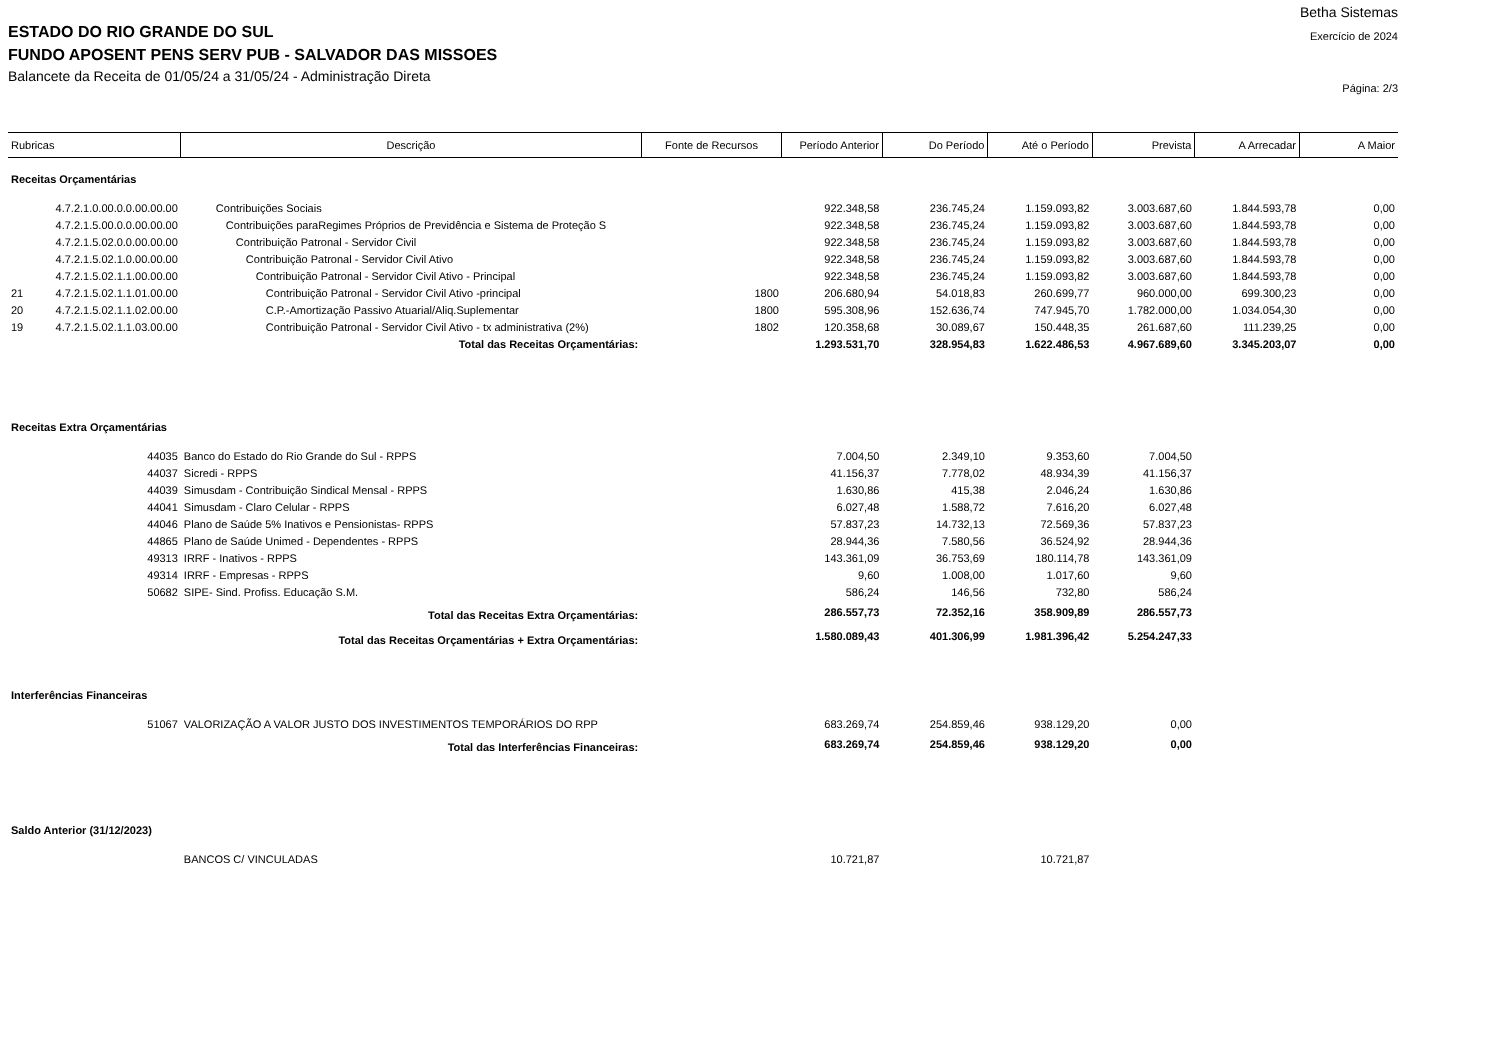ESTADO DO RIO GRANDE DO SUL
FUNDO APOSENT PENS SERV PUB - SALVADOR DAS MISSOES
Balancete da Receita de 01/05/24 a 31/05/24 - Administração Direta
Betha Sistemas
Exercício de 2024
Página: 2/3
| Rubricas | | Descrição | Fonte de Recursos | Período Anterior | Do Período | Até o Período | Prevista | A Arrecadar | A Maior |
| --- | --- | --- | --- | --- | --- | --- | --- | --- | --- |
| Receitas Orçamentárias | | | | | | | | | |
| | 4.7.2.1.0.00.0.0.00.00.00 | Contribuições Sociais | | 922.348,58 | 236.745,24 | 1.159.093,82 | 3.003.687,60 | 1.844.593,78 | 0,00 |
| | 4.7.2.1.5.00.0.0.00.00.00 | Contribuições paraRegimes Próprios de Previdência e Sistema de Proteção S | | 922.348,58 | 236.745,24 | 1.159.093,82 | 3.003.687,60 | 1.844.593,78 | 0,00 |
| | 4.7.2.1.5.02.0.0.00.00.00 | Contribuição Patronal - Servidor Civil | | 922.348,58 | 236.745,24 | 1.159.093,82 | 3.003.687,60 | 1.844.593,78 | 0,00 |
| | 4.7.2.1.5.02.1.0.00.00.00 | Contribuição Patronal - Servidor Civil Ativo | | 922.348,58 | 236.745,24 | 1.159.093,82 | 3.003.687,60 | 1.844.593,78 | 0,00 |
| | 4.7.2.1.5.02.1.1.00.00.00 | Contribuição Patronal - Servidor Civil Ativo - Principal | | 922.348,58 | 236.745,24 | 1.159.093,82 | 3.003.687,60 | 1.844.593,78 | 0,00 |
| 21 | 4.7.2.1.5.02.1.1.01.00.00 | Contribuição Patronal - Servidor Civil Ativo -principal | 1800 | 206.680,94 | 54.018,83 | 260.699,77 | 960.000,00 | 699.300,23 | 0,00 |
| 20 | 4.7.2.1.5.02.1.1.02.00.00 | C.P.-Amortização Passivo Atuarial/Aliq.Suplementar | 1800 | 595.308,96 | 152.636,74 | 747.945,70 | 1.782.000,00 | 1.034.054,30 | 0,00 |
| 19 | 4.7.2.1.5.02.1.1.03.00.00 | Contribuição Patronal - Servidor Civil Ativo - tx administrativa (2%) | 1802 | 120.358,68 | 30.089,67 | 150.448,35 | 261.687,60 | 111.239,25 | 0,00 |
| Total das Receitas Orçamentárias: | | | | 1.293.531,70 | 328.954,83 | 1.622.486,53 | 4.967.689,60 | 3.345.203,07 | 0,00 |
| Receitas Extra Orçamentárias | | | | | | | | | |
| | 44035 | Banco do Estado do Rio Grande do Sul - RPPS | | 7.004,50 | 2.349,10 | 9.353,60 | 7.004,50 | | |
| | 44037 | Sicredi - RPPS | | 41.156,37 | 7.778,02 | 48.934,39 | 41.156,37 | | |
| | 44039 | Simusdam - Contribuição Sindical Mensal - RPPS | | 1.630,86 | 415,38 | 2.046,24 | 1.630,86 | | |
| | 44041 | Simusdam - Claro Celular - RPPS | | 6.027,48 | 1.588,72 | 7.616,20 | 6.027,48 | | |
| | 44046 | Plano de Saúde 5% Inativos e Pensionistas- RPPS | | 57.837,23 | 14.732,13 | 72.569,36 | 57.837,23 | | |
| | 44865 | Plano de Saúde Unimed - Dependentes - RPPS | | 28.944,36 | 7.580,56 | 36.524,92 | 28.944,36 | | |
| | 49313 | IRRF - Inativos - RPPS | | 143.361,09 | 36.753,69 | 180.114,78 | 143.361,09 | | |
| | 49314 | IRRF - Empresas - RPPS | | 9,60 | 1.008,00 | 1.017,60 | 9,60 | | |
| | 50682 | SIPE- Sind. Profiss. Educação S.M. | | 586,24 | 146,56 | 732,80 | 586,24 | | |
| Total das Receitas Extra Orçamentárias: | | | | 286.557,73 | 72.352,16 | 358.909,89 | 286.557,73 | | |
| Total das Receitas Orçamentárias + Extra Orçamentárias: | | | | 1.580.089,43 | 401.306,99 | 1.981.396,42 | 5.254.247,33 | | |
| Interferências Financeiras | | | | | | | | | |
| | 51067 | VALORIZAÇÃO A VALOR JUSTO DOS INVESTIMENTOS TEMPORÁRIOS DO RPP | | 683.269,74 | 254.859,46 | 938.129,20 | 0,00 | | |
| Total das Interferências Financeiras: | | | | 683.269,74 | 254.859,46 | 938.129,20 | 0,00 | | |
| Saldo Anterior (31/12/2023) | | | | | | | | | |
| | | BANCOS C/ VINCULADAS | | 10.721,87 | | 10.721,87 | | | |